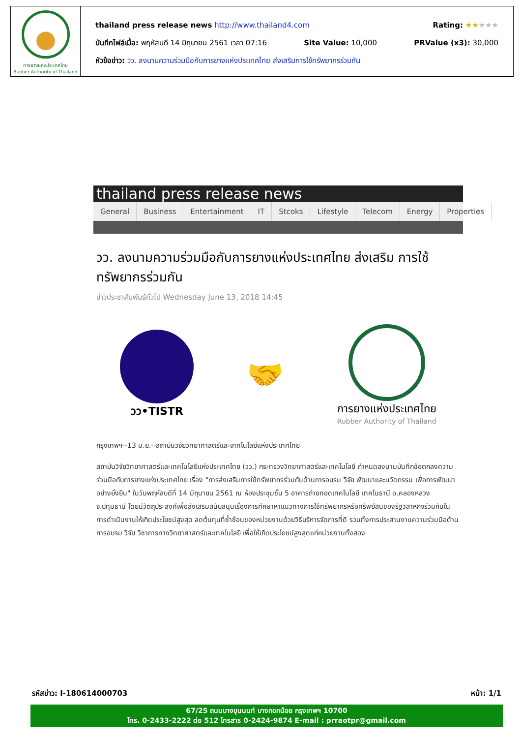การยางแห่งประเทศไทย
Rubber Authority of Thailand
thailand press release news http://www.thailand4.com Rating: ★★★★★
บันทึกไฟล์เมื่อ: พฤหัสบดี 14 มิถุนายน 2561 เวลา 07:16 Site Value: 10,000 PRValue (x3): 30,000
หัวข้อข่าว: วว. ลงนามความร่วมมือกับการยางแห่งประเทศไทย ส่งเสริมการใช้ทรัพยากรร่วมกัน
thailand press release news
General Business Entertainment IT Stcoks Lifestyle Telecom Energy Properties
วว. ลงนามความร่วมมือกับการยางแห่งประเทศไทย ส่งเสริม การใช้ทรัพยากรร่วมกัน
ข่าวประชาสัมพันธ์ทั่วไป Wednesday June 13, 2018 14:45
วว•TISTR
🤝
การยางแห่งประเทศไทย
Rubber Authority of Thailand
กรุงเทพฯ--13 มิ.ย.--สถาบันวิจัยวิทยาศาสตร์และเทคโนโลยีแห่งประเทศไทย
สถาบันวิจัยวิทยาศาสตร์และเทคโนโลยีแห่งประเทศไทย (วว.) กระทรวงวิทยาศาสตร์และเทคโนโลยี กำหนดลงนามบันทึกข้อตกลงความร่วมมือกับการยางแห่งประเทศไทย เรื่อง "การส่งเสริมการใช้ทรัพยากรร่วมกันด้านการอบรม วิจัย พัฒนาและนวัตกรรม เพื่อการพัฒนาอย่างยั่งยืน" ในวันพฤหัสบดีที่ 14 มิถุนายน 2561 ณ ห้องประชุมชั้น 5 อาคารถ่ายทอดเทคโนโลยี เทคโนธานี อ.คลองหลวง จ.ปทุมธานี โดยมีวัตถุประสงค์เพื่อส่งเสริมสนับสนุนเรื่องการศึกษาหาแนวทางการใช้ทรัพยากรหรือทรัพย์สินของรัฐวิสาหกิจร่วมกันในการดำเนินงานให้เกิดประโยชน์สูงสุด ลดต้นทุนที่ซ้ำซ้อนของหน่วยงานด้วยวิธีบริหารจัดการที่ดี รวมทั้งการประสานงานความร่วมมือด้านการอบรม วิจัย วิชาการทางวิทยาศาสตร์และเทคโนโลยี เพื่อให้เกิดประโยชน์สูงสุดแก่หน่วยงานทั้งสอง
รหัสข่าว: I-180614000703 หน้า: 1/1
67/25 ถนนบางขุนนนท์ บางกอกน้อย กรุงเทพฯ 10700
โทร. 0-2433-2222 ต่อ 512 โทรสาร 0-2424-9874 E-mail : prraotpr@gmail.com